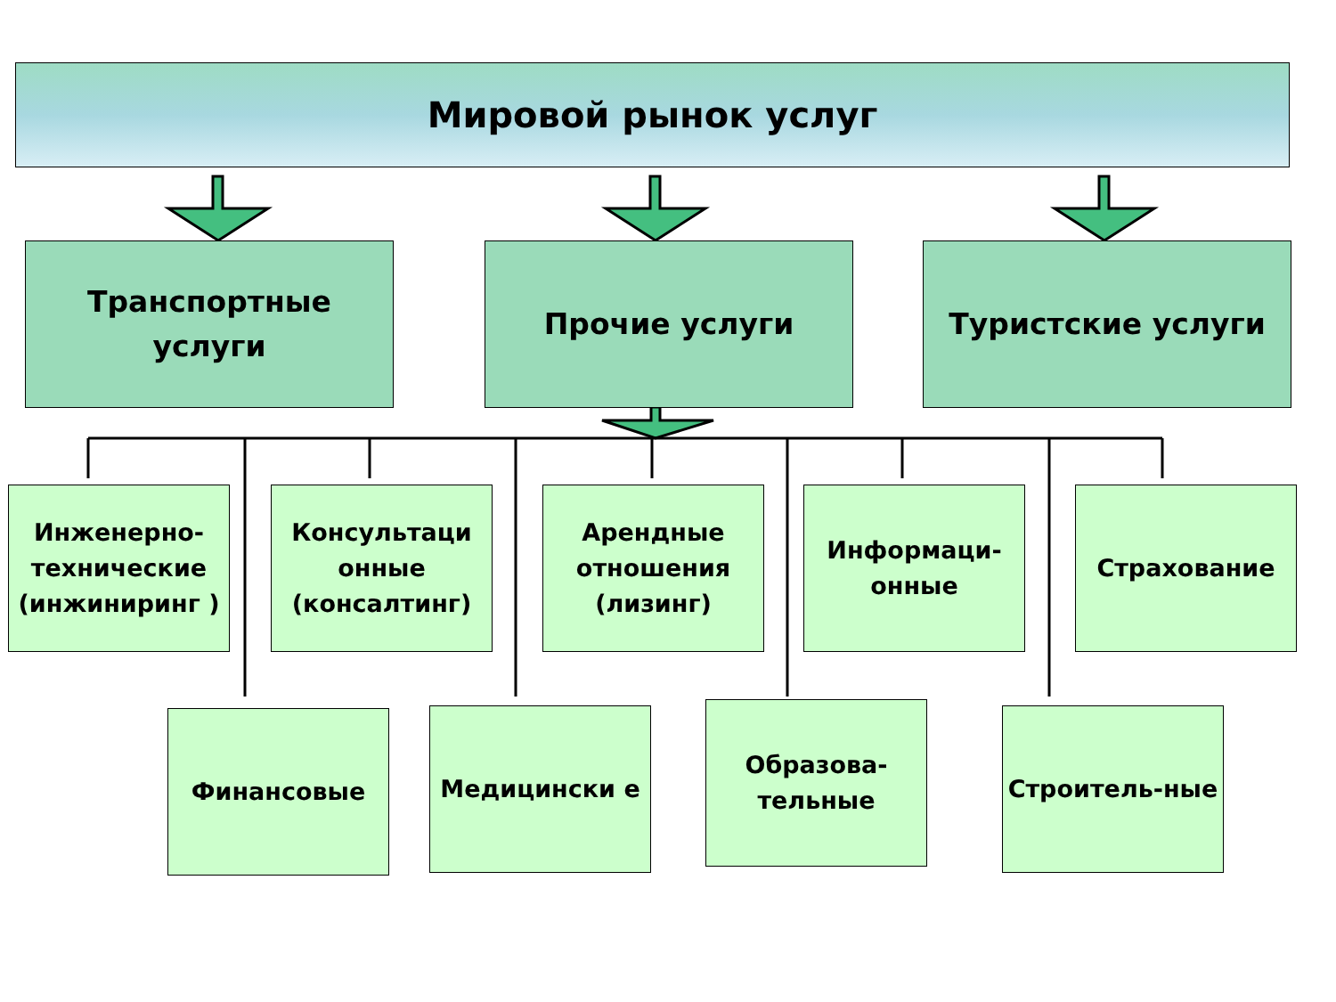Мировой рынок услуг
Транспортные
услуги
Прочие услуги Туристские услуги
Инженерно-технические (инжиниринг )
Консультаци онные (консалтинг)
Арендные отношения (лизинг)
Информаци-онные Страхование
Финансовые Медицински е
Образова-тельные
Строитель-ные